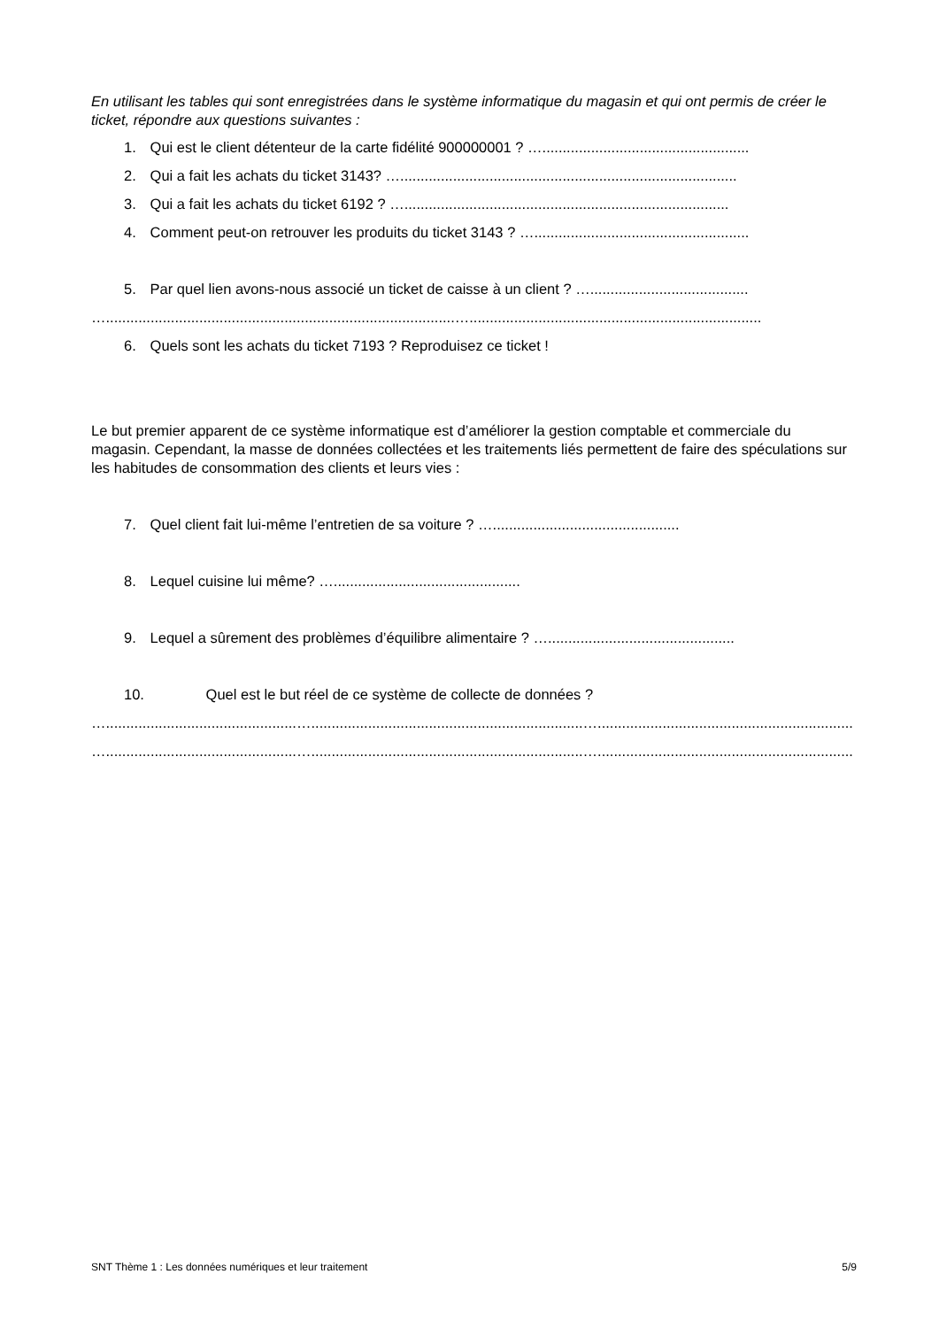En utilisant les tables qui sont enregistrées dans le système informatique du magasin et qui ont permis de créer le ticket, répondre aux questions suivantes :
1. Qui est le client détenteur de la carte fidélité 900000001 ? …...................................................
2. Qui a fait les achats du ticket 3143? …...................................................................................
3. Qui a fait les achats du ticket 6192 ? …................................................................................
4. Comment peut-on retrouver les produits du ticket 3143 ? ….....................................................
5. Par quel lien avons-nous associé un ticket de caisse à un client ? ….......................................
…......................................................................................…........................................................................
6. Quels sont les achats du ticket 7193 ? Reproduisez ce ticket !
Le but premier apparent de ce système informatique est d’améliorer la gestion comptable et commerciale du magasin. Cependant, la masse de données collectées et les traitements liés permettent de faire des spéculations sur les habitudes de consommation des clients et leurs vies :
7. Quel client fait lui-même l’entretien de sa voiture ? …..............................................
8. Lequel cuisine lui même? …..............................................
9. Lequel a sûrement des problèmes d’équilibre alimentaire ? …..............................................
10. Quel est le but réel de ce système de collecte de données ?
…...............................................…...................................................................…..................................................................
…...............................................…...................................................................…..................................................................
SNT Thème 1 : Les données numériques et leur traitement 5/9